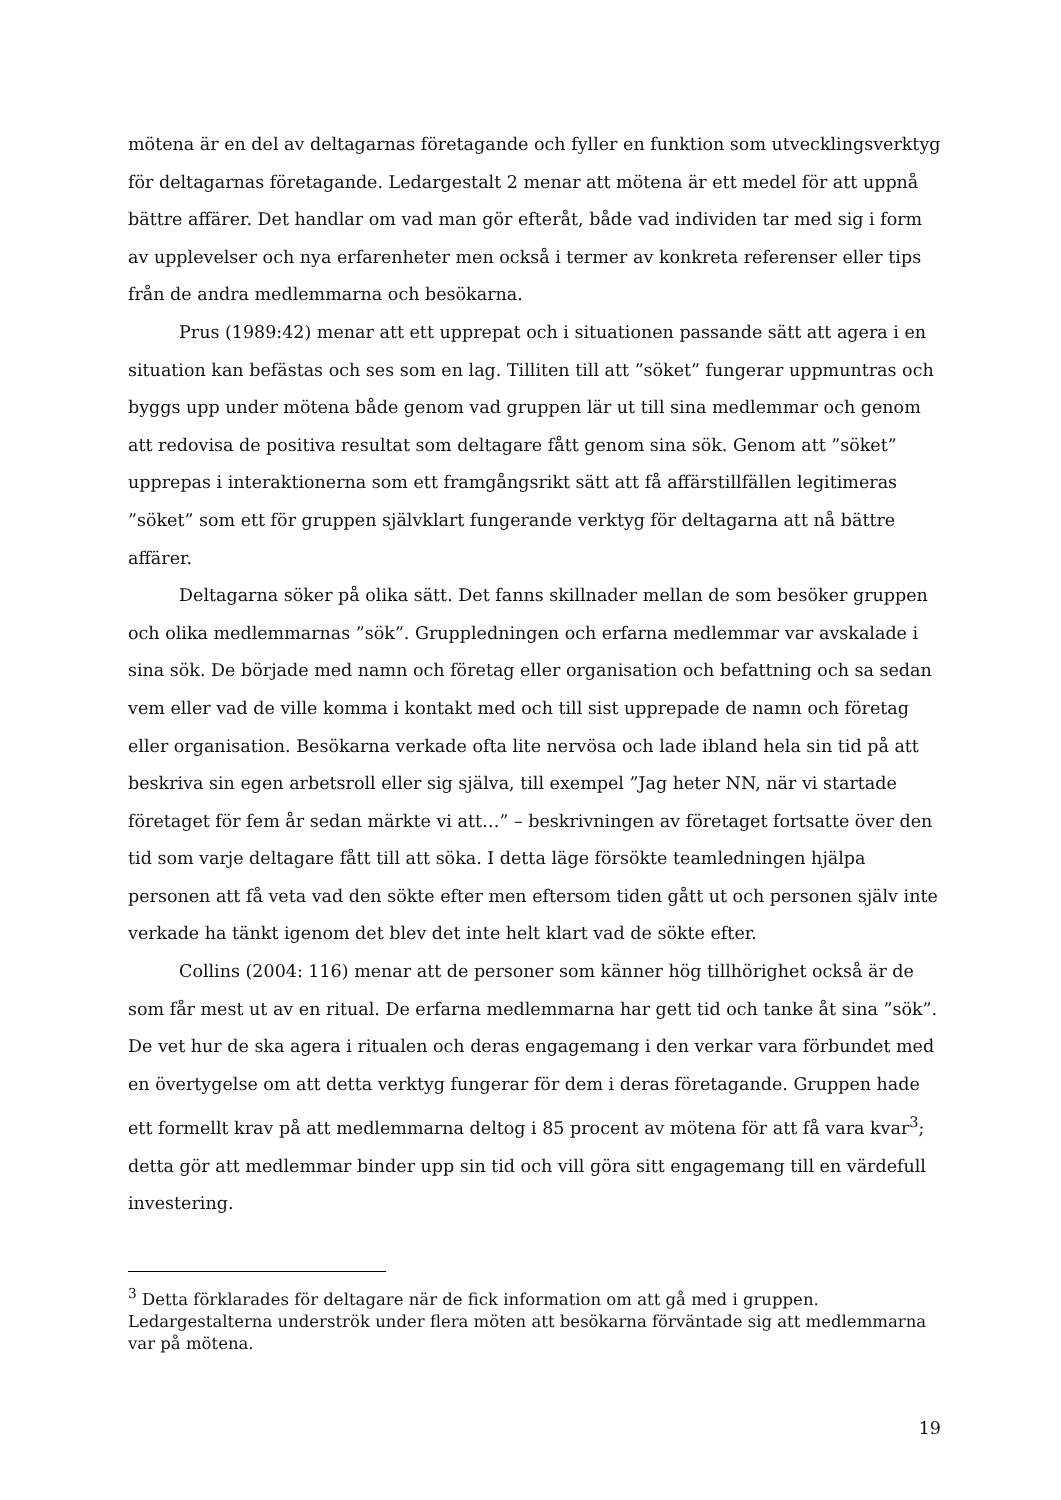mötena är en del av deltagarnas företagande och fyller en funktion som utvecklingsverktyg för deltagarnas företagande. Ledargestalt 2 menar att mötena är ett medel för att uppnå bättre affärer. Det handlar om vad man gör efteråt, både vad individen tar med sig i form av upplevelser och nya erfarenheter men också i termer av konkreta referenser eller tips från de andra medlemmarna och besökarna.
Prus (1989:42) menar att ett upprepat och i situationen passande sätt att agera i en situation kan befästas och ses som en lag. Tilliten till att ”söket” fungerar uppmuntras och byggs upp under mötena både genom vad gruppen lär ut till sina medlemmar och genom att redovisa de positiva resultat som deltagare fått genom sina sök. Genom att ”söket” upprepas i interaktionerna som ett framgångsrikt sätt att få affärstillfällen legitimeras ”söket” som ett för gruppen självklart fungerande verktyg för deltagarna att nå bättre affärer.
Deltagarna söker på olika sätt. Det fanns skillnader mellan de som besöker gruppen och olika medlemmarnas ”sök”. Gruppledningen och erfarna medlemmar var avskalade i sina sök. De började med namn och företag eller organisation och befattning och sa sedan vem eller vad de ville komma i kontakt med och till sist upprepade de namn och företag eller organisation. Besökarna verkade ofta lite nervösa och lade ibland hela sin tid på att beskriva sin egen arbetsroll eller sig själva, till exempel ”Jag heter NN, när vi startade företaget för fem år sedan märkte vi att…” – beskrivningen av företaget fortsatte över den tid som varje deltagare fått till att söka. I detta läge försökte teamledningen hjälpa personen att få veta vad den sökte efter men eftersom tiden gått ut och personen själv inte verkade ha tänkt igenom det blev det inte helt klart vad de sökte efter.
Collins (2004: 116) menar att de personer som känner hög tillhörighet också är de som får mest ut av en ritual. De erfarna medlemmarna har gett tid och tanke åt sina ”sök”. De vet hur de ska agera i ritualen och deras engagemang i den verkar vara förbundet med en övertygelse om att detta verktyg fungerar för dem i deras företagande. Gruppen hade ett formellt krav på att medlemmarna deltog i 85 procent av mötena för att få vara kvar<sup>3</sup>; detta gör att medlemmar binder upp sin tid och vill göra sitt engagemang till en värdefull investering.
<sup>3</sup> Detta förklarades för deltagare när de fick information om att gå med i gruppen. Ledargestalterna underströk under flera möten att besökarna förväntade sig att medlemmarna var på mötena.
19